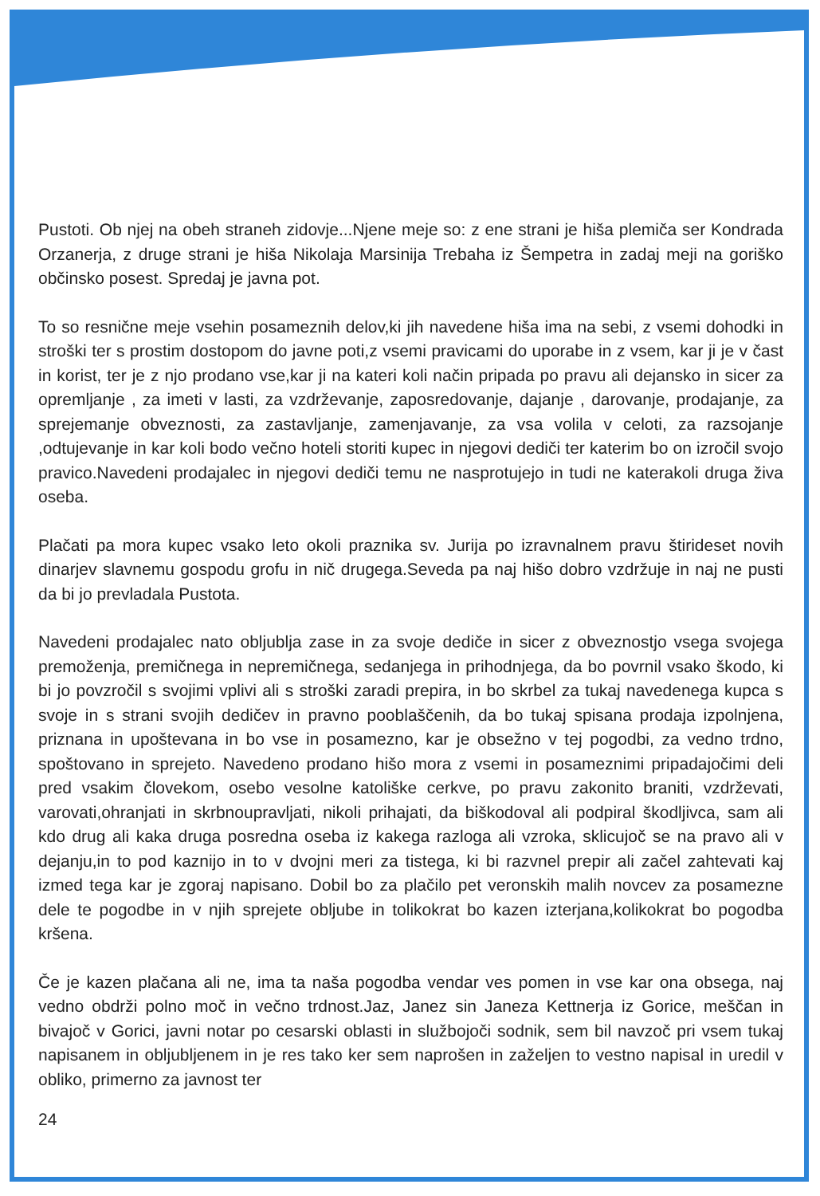Pustoti. Ob njej na obeh straneh zidovje...Njene meje so: z ene strani je hiša plemiča ser Kondrada Orzanerja, z druge strani je hiša Nikolaja Marsinija Trebaha iz Šempetra in zadaj meji na goriško občinsko posest. Spredaj je javna pot.
To so resnične meje vsehin posameznih delov,ki jih navedene hiša ima na sebi, z vsemi dohodki in stroški ter s prostim dostopom do javne poti,z vsemi pravicami do uporabe in z vsem, kar ji je v čast in korist, ter je z njo prodano vse,kar ji na kateri koli način pripada po pravu ali dejansko in sicer za opremljanje , za imeti v lasti, za vzdrževanje, zaposredovanje, dajanje , darovanje, prodajanje, za sprejemanje obveznosti, za zastavljanje, zamenjavanje, za vsa volila v celoti, za razsojanje ,odtujevanje in kar koli bodo večno hoteli storiti kupec in njegovi dediči ter katerim bo on izročil svojo pravico.Navedeni prodajalec in njegovi dediči temu ne nasprotujejo in tudi ne katerakoli druga živa oseba.
Plačati pa mora kupec vsako leto okoli praznika sv. Jurija po izravnalnem pravu štirideset novih dinarjev slavnemu gospodu grofu in nič drugega.Seveda pa naj hišo dobro vzdržuje in naj ne pusti da bi jo prevladala Pustota.
Navedeni prodajalec nato obljublja zase in za svoje dediče in sicer z obveznostjo vsega svojega premoženja, premičnega in nepremičnega, sedanjega in prihodnjega, da bo povrnil vsako škodo, ki bi jo povzročil s svojimi vplivi ali s stroški zaradi prepira, in bo skrbel za tukaj navedenega kupca s svoje in s strani svojih dedičev in pravno pooblaščenih, da bo tukaj spisana prodaja izpolnjena, priznana in upoštevana in bo vse in posamezno, kar je obsežno v tej pogodbi, za vedno trdno, spoštovano in sprejeto. Navedeno prodano hišo mora z vsemi in posameznimi pripadajočimi deli pred vsakim človekom, osebo vesolne katoliške cerkve, po pravu zakonito braniti, vzdrževati, varovati,ohranjati in skrbnoupravljati, nikoli prihajati, da biškodoval ali podpiral škodljivca, sam ali kdo drug ali kaka druga posredna oseba iz kakega razloga ali vzroka, sklicujoč se na pravo ali v dejanju,in to pod kaznijo in to v dvojni meri za tistega, ki bi razvnel prepir ali začel zahtevati kaj izmed tega kar je zgoraj napisano. Dobil bo za plačilo pet veronskih malih novcev za posamezne dele te pogodbe in v njih sprejete obljube in tolikokrat bo kazen izterjana,kolikokrat bo pogodba kršena.
Če je kazen plačana ali ne, ima ta naša pogodba vendar ves pomen in vse kar ona obsega, naj vedno obdrži polno moč in večno trdnost.Jaz, Janez sin Janeza Kettnerja iz Gorice, meščan in bivajoč v Gorici, javni notar po cesarski oblasti in službojoči sodnik, sem bil navzoč pri vsem tukaj napisanem in obljubljenem in je res tako ker sem naprošen in zaželjen to vestno napisal in uredil v obliko, primerno za javnost ter
24